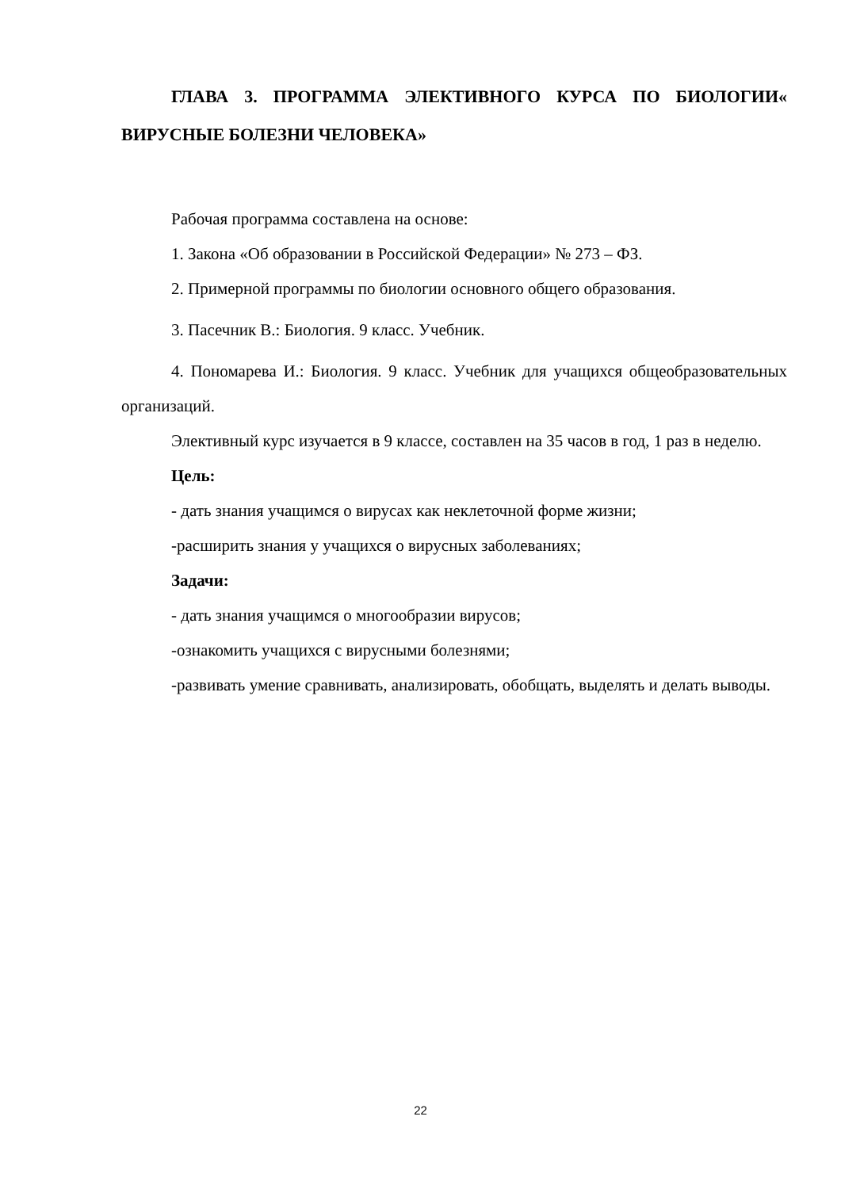ГЛАВА 3. ПРОГРАММА ЭЛЕКТИВНОГО КУРСА ПО БИОЛОГИИ« ВИРУСНЫЕ БОЛЕЗНИ ЧЕЛОВЕКА»
Рабочая программа составлена на основе:
1. Закона «Об образовании в Российской Федерации» № 273 – ФЗ.
2. Примерной программы по биологии основного общего образования.
3. Пасечник В.: Биология. 9 класс. Учебник.
4. Пономарева И.: Биология. 9 класс. Учебник для учащихся общеобразовательных организаций.
Элективный курс изучается в 9 классе, составлен на 35 часов в год, 1 раз в неделю.
Цель:
- дать знания учащимся о вирусах как неклеточной форме жизни;
-расширить знания у учащихся о вирусных заболеваниях;
Задачи:
- дать знания учащимся о многообразии вирусов;
-ознакомить учащихся с вирусными болезнями;
-развивать умение сравнивать, анализировать, обобщать, выделять и делать выводы.
22